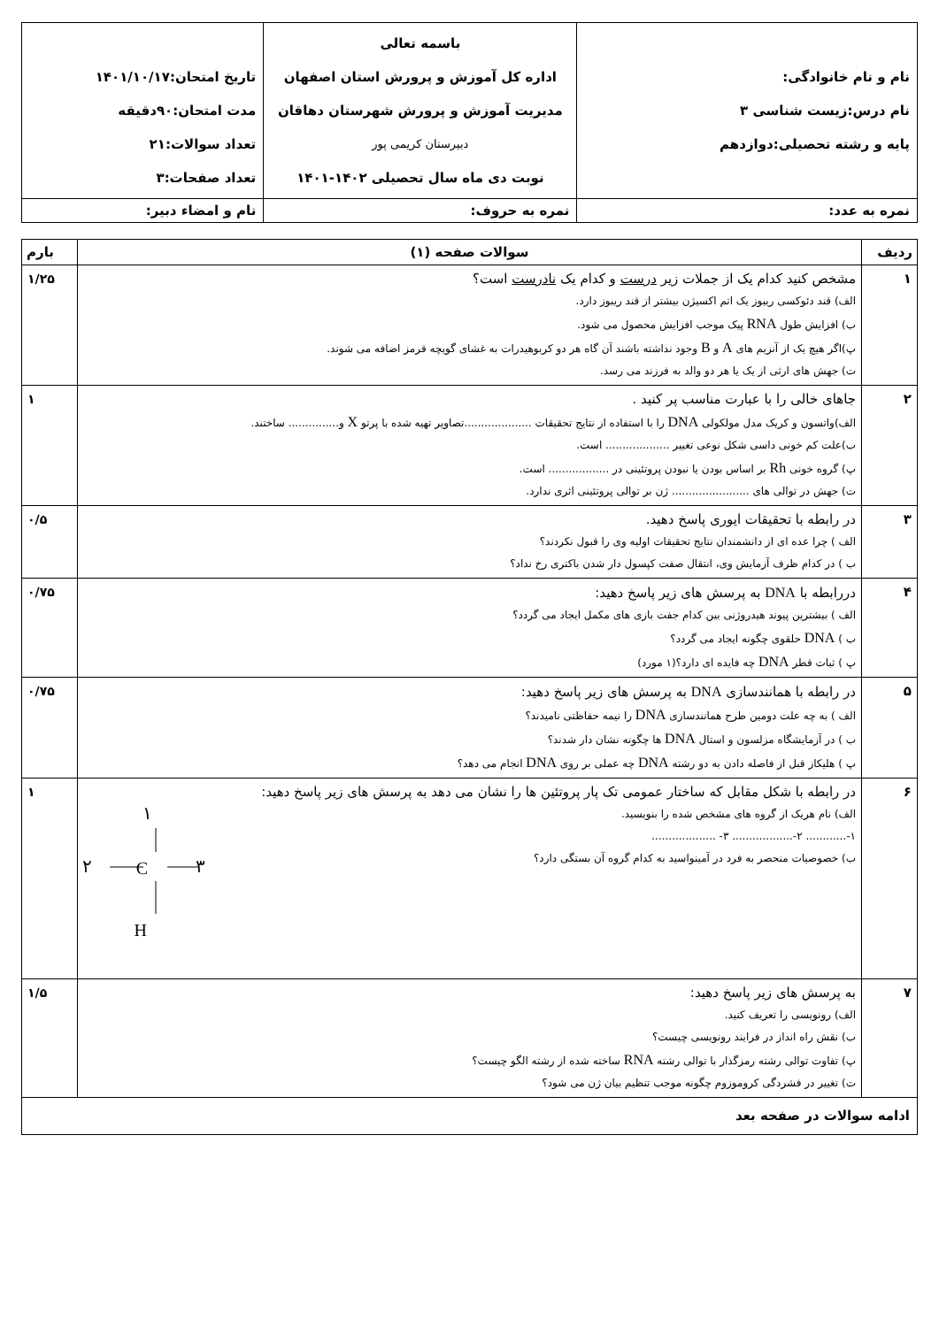| نام و نام خانوادگی: نام درس:زیست شناسی ۳ پایه و رشته تحصیلی:دوازدهم | باسمه تعالی اداره کل آموزش و پرورش استان اصفهان مدیریت آموزش و پرورش شهرستان دهاقان دبیرستان کریمی پور نوبت دی ماه سال تحصیلی ۱۴۰۲-۱۴۰۱ | تاریخ امتحان:۱۴۰۱/۱۰/۱۷ مدت امتحان:۹۰دقیقه تعداد سوالات:۲۱ تعداد صفحات:۳ |
| نمره به عدد: | نمره به حروف: | نام و امضاء دبیر: |
| ردیف | سوالات صفحه (۱) | بارم |
| --- | --- | --- |
| ۱ | مشخص کنید کدام یک از جملات زیر درست و کدام یک نادرست است؟ الف) قند دئوکسی ریبوز یک اتم اکسیژن بیشتر از قند ریبوز دارد. ب) افزایش طول RNA پیک موجب افزایش محصول می شود. پ)اگر هیچ یک از آنزیم های A و B وجود نداشته باشند آن گاه هر دو کربوهیدرات به غشای گویچه قرمز اضافه می شوند. ت) جهش های ارثی از یک یا هر دو والد به فرزند می رسد. | ۱/۲۵ |
| ۲ | جاهای خالی را با عبارت مناسب پر کنید . الف)واتسون و کریک مدل مولکولی DNA را با استفاده از نتایج تحقیقات ....................تصاویر تهیه شده با پرتو X و............... ساختند. ب)علت کم خونی داسی شکل نوعی تغییر ................... است. پ) گروه خونی Rh بر اساس بودن یا نبودن پروتئینی در .................. است. ت) جهش در توالی های ....................... ژن بر توالی پروتئینی اثری ندارد. | ۱ |
| ۳ | در رابطه با تحقیقات ایوری پاسخ دهید. الف ) چرا عده ای از دانشمندان نتایج تحقیقات اولیه وی را قبول نکردند؟ ب ) در کدام ظرف آزمایش وی، انتقال صفت کپسول دار شدن باکتری رخ نداد؟ | ۰/۵ |
| ۴ | دررابطه با DNA به پرسش های زیر پاسخ دهید: الف ) بیشترین پیوند هیدروژنی بین کدام جفت بازی های مکمل ایجاد می گردد؟ ب ) DNA حلقوی چگونه ایجاد می گردد؟ پ ) ثبات قطر DNA چه فایده ای دارد؟(۱ مورد) | ۰/۷۵ |
| ۵ | در رابطه با همانندسازی DNA به پرسش های زیر پاسخ دهید: الف ) به چه علت دومین طرح همانندسازی DNA را نیمه حفاظتی نامیدند؟ ب ) در آزمایشگاه مزلسون و استال DNA ها چگونه نشان دار شدند؟ پ ) هلیکاز قبل از فاصله دادن به دو رشته DNA چه عملی بر روی DNA انجام می دهد؟ | ۰/۷۵ |
| ۶ | در رابطه با شکل مقابل که ساختار عمومی تک پار پروتئین ها را نشان می دهد به پرسش های زیر پاسخ دهید: الف) نام هریک از گروه های مشخص شده را بنویسید. ۱-............ ۲-.................. ۳- ................... ب) خصوصیات منحصر به فرد در آمینواسید به کدام گروه آن بستگی دارد؟ ۱ C ۲ ۳ H | ۱ |
| ۷ | به پرسش های زیر پاسخ دهید: الف) رونویسی را تعریف کنید. ب) نقش راه انداز در فرایند رونویسی چیست؟ پ) تفاوت توالی رشته رمزگذار با توالی رشته RNA ساخته شده از رشته الگو چیست؟ ت) تغییر در فشردگی کروموزوم چگونه موجب تنظیم بیان ژن می شود؟ | ۱/۵ |
| ادامه سوالات در صفحه بعد | | |